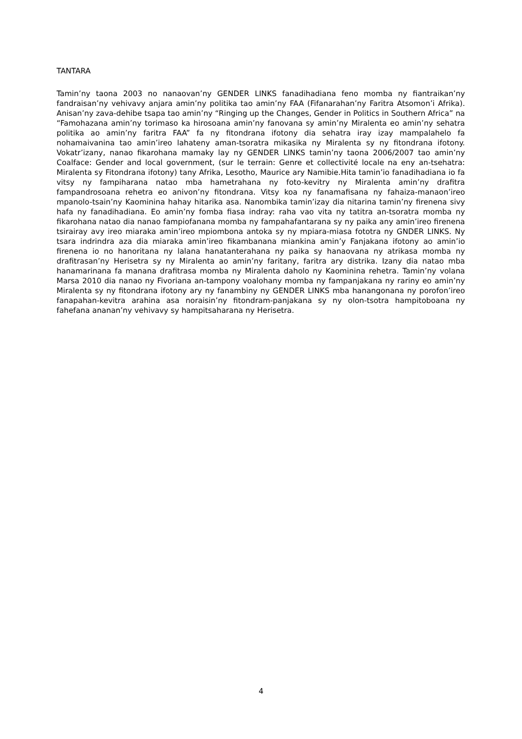TANTARA
Tamin’ny taona 2003 no nanaovan’ny GENDER LINKS fanadihadiana feno momba ny fiantraikan’ny fandraisan’ny vehivavy anjara amin’ny politika tao amin’ny FAA (Fifanarahan’ny Faritra Atsomon’i Afrika). Anisan’ny zava-dehibe tsapa tao amin’ny “Ringing up the Changes, Gender in Politics in Southern Africa” na “Famohazana amin’ny torimaso ka hirosoana amin’ny fanovana sy amin’ny Miralenta eo amin’ny sehatra politika ao amin’ny faritra FAA” fa ny fitondrana ifotony dia sehatra iray izay mampalahelo fa nohamaivanina tao amin’ireo lahateny aman-tsoratra mikasika ny Miralenta sy ny fitondrana ifotony. Vokatr’izany, nanao fikarohana mamaky lay ny GENDER LINKS tamin’ny taona 2006/2007 tao amin’ny Coalface: Gender and local government, (sur le terrain: Genre et collectivité locale na eny an-tsehatra: Miralenta sy Fitondrana ifotony) tany Afrika, Lesotho, Maurice ary Namibie.Hita tamin’io fanadihadiana io fa vitsy ny fampiharana natao mba hametrahana ny foto-kevitry ny Miralenta amin’ny drafitra fampandrosoana rehetra eo anivon’ny fitondrana. Vitsy koa ny fanamafisana ny fahaiza-manaon’ireo mpanolo-tsain’ny Kaominina hahay hitarika asa. Nanombika tamin’izay dia nitarina tamin’ny firenena sivy hafa ny fanadihadiana. Eo amin’ny fomba fiasa indray: raha vao vita ny tatitra an-tsoratra momba ny fikarohana natao dia nanao fampiofanana momba ny fampahafantarana sy ny paika any amin’ireo firenena tsirairay avy ireo miaraka amin’ireo mpiombona antoka sy ny mpiara-miasa fototra ny GNDER LINKS. Ny tsara indrindra aza dia miaraka amin’ireo fikambanana miankina amin’y Fanjakana ifotony ao amin’io firenena io no hanoritana ny lalana hanatanterahana ny paika sy hanaovana ny atrikasa momba ny drafitrasan’ny Herisetra sy ny Miralenta ao amin’ny faritany, faritra ary distrika. Izany dia natao mba hanamarinana fa manana drafitrasa momba ny Miralenta daholo ny Kaominina rehetra. Tamin’ny volana Marsa 2010 dia nanao ny Fivoriana an-tampony voalohany momba ny fampanjakana ny rariny eo amin’ny Miralenta sy ny fitondrana ifotony ary ny fanambiny ny GENDER LINKS mba hanangonana ny porofon’ireo fanapahan-kevitra arahina asa noraisin’ny fitondram-panjakana sy ny olon-tsotra hampitoboana ny fahefana ananan’ny vehivavy sy hampitsaharana ny Herisetra.
4